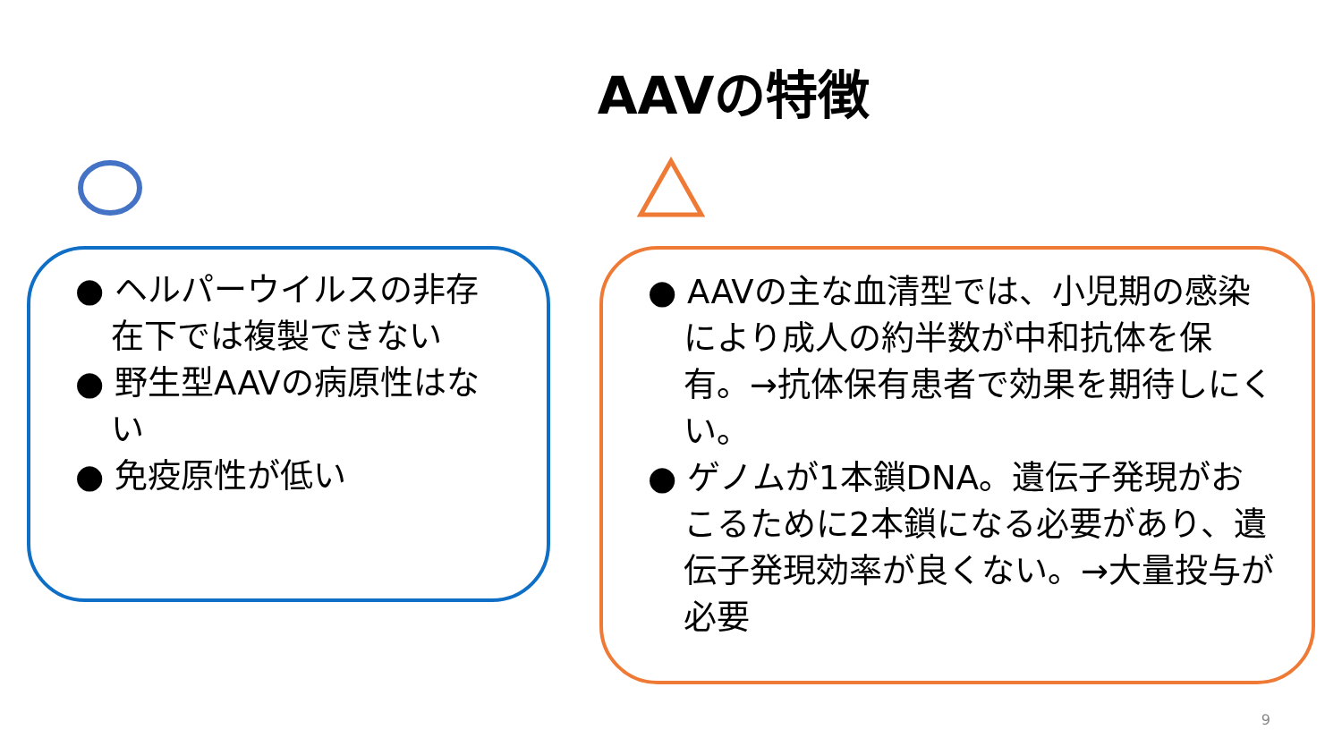AAVの特徴
● ヘルパーウイルスの非存在下では複製できない
● 野生型AAVの病原性はない
● 免疫原性が低い
● AAVの主な血清型では、小児期の感染により成人の約半数が中和抗体を保有。→抗体保有患者で効果を期待しにくい。
● ゲノムが1本鎖DNA。遺伝子発現がおこるために2本鎖になる必要があり、遺伝子発現効率が良くない。→大量投与が必要
9